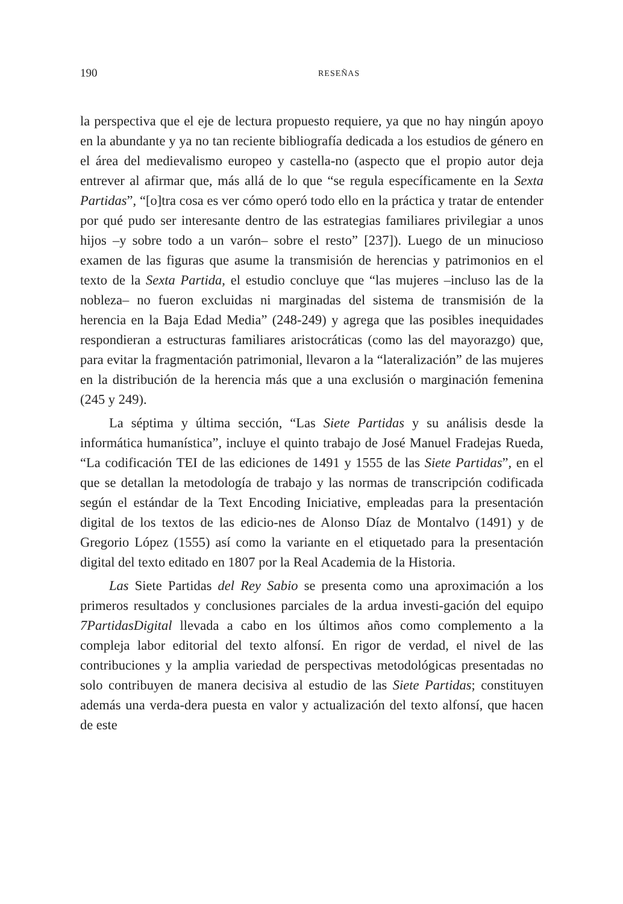190 RESEÑAS
la perspectiva que el eje de lectura propuesto requiere, ya que no hay ningún apoyo en la abundante y ya no tan reciente bibliografía dedicada a los estudios de género en el área del medievalismo europeo y castella-no (aspecto que el propio autor deja entrever al afirmar que, más allá de lo que “se regula específicamente en la Sexta Partidas”, “[o]tra cosa es ver cómo operó todo ello en la práctica y tratar de entender por qué pudo ser interesante dentro de las estrategias familiares privilegiar a unos hijos –y sobre todo a un varón– sobre el resto” [237]). Luego de un minucioso examen de las figuras que asume la transmisión de herencias y patrimonios en el texto de la Sexta Partida, el estudio concluye que “las mujeres –incluso las de la nobleza– no fueron excluidas ni marginadas del sistema de transmisión de la herencia en la Baja Edad Media” (248-249) y agrega que las posibles inequidades respondieran a estructuras familiares aristocráticas (como las del mayorazgo) que, para evitar la fragmentación patrimonial, llevaron a la “lateralización” de las mujeres en la distribución de la herencia más que a una exclusión o marginación femenina (245 y 249).
La séptima y última sección, “Las Siete Partidas y su análisis desde la informática humanística”, incluye el quinto trabajo de José Manuel Fradejas Rueda, “La codificación TEI de las ediciones de 1491 y 1555 de las Siete Partidas”, en el que se detallan la metodología de trabajo y las normas de transcripción codificada según el estándar de la Text Encoding Iniciative, empleadas para la presentación digital de los textos de las edicio-nes de Alonso Díaz de Montalvo (1491) y de Gregorio López (1555) así como la variante en el etiquetado para la presentación digital del texto editado en 1807 por la Real Academia de la Historia.
Las Siete Partidas del Rey Sabio se presenta como una aproximación a los primeros resultados y conclusiones parciales de la ardua investi-gación del equipo 7PartidasDigital llevada a cabo en los últimos años como complemento a la compleja labor editorial del texto alfonsí. En rigor de verdad, el nivel de las contribuciones y la amplia variedad de perspectivas metodológicas presentadas no solo contribuyen de manera decisiva al estudio de las Siete Partidas; constituyen además una verda-dera puesta en valor y actualización del texto alfonsí, que hacen de este